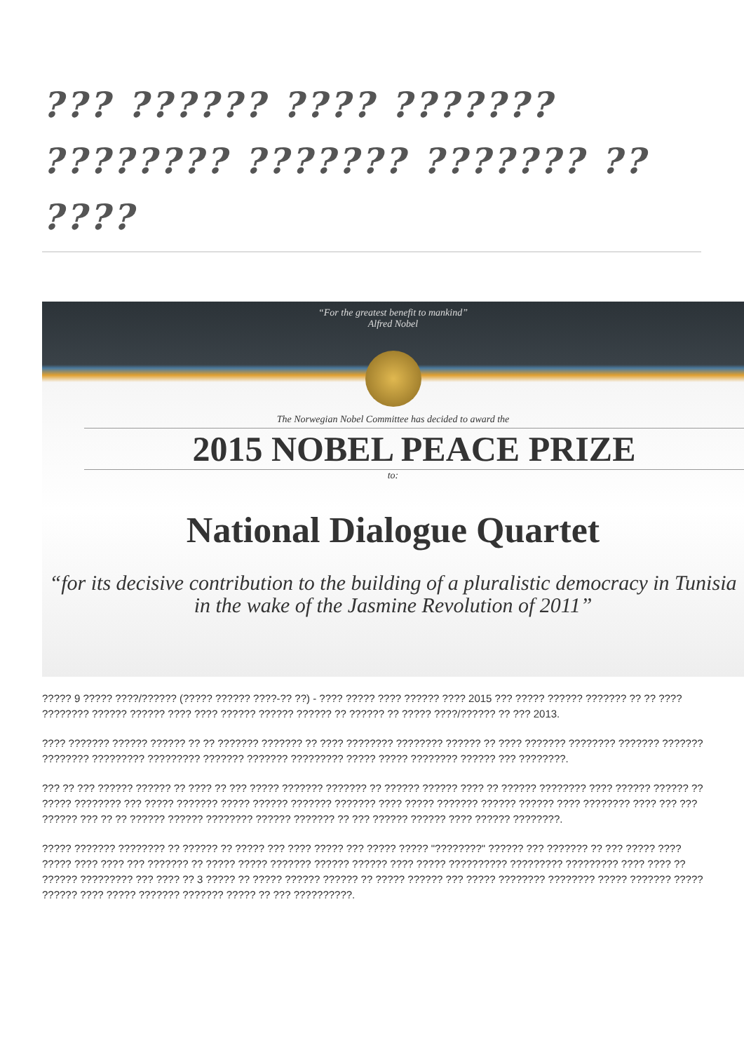??? ?????? ???? ??????? ???????? ??????? ??????? ?? ????
“For the greatest benefit to mankind”
Alfred Nobel
The Norwegian Nobel Committee has decided to award the
2015 NOBEL PEACE PRIZE
to:
National Dialogue Quartet
“for its decisive contribution to the building of a pluralistic democracy in Tunisia in the wake of the Jasmine Revolution of 2011”
????? 9 ????? ????/?????? (????? ?????? ????-?? ??) - ???? ????? ???? ?????? ???? 2015 ??? ????? ?????? ??????? ?? ?? ???? ???????? ?????? ?????? ???? ???? ?????? ?????? ?????? ?? ?????? ?? ????? ????/?????? ?? ??? 2013.
???? ??????? ?????? ?????? ?? ?? ??????? ??????? ?? ???? ???????? ???????? ?????? ?? ???? ??????? ???????? ??????? ??????? ???????? ????????? ????????? ??????? ??????? ????????? ????? ????? ???????? ?????? ??? ????????.
??? ?? ??? ?????? ?????? ?? ???? ?? ??? ????? ??????? ??????? ?? ?????? ?????? ???? ?? ?????? ???????? ???? ?????? ?????? ?? ????? ???????? ??? ????? ??????? ????? ?????? ??????? ??????? ???? ????? ??????? ?????? ?????? ???? ???????? ???? ??? ??? ?????? ??? ?? ?? ?????? ?????? ???????? ?????? ??????? ?? ??? ?????? ?????? ???? ?????? ????????.
????? ??????? ???????? ?? ?????? ?? ????? ??? ???? ????? ??? ????? ????? "????????" ?????? ??? ??????? ?? ??? ????? ???? ????? ???? ???? ??? ??????? ?? ????? ????? ??????? ?????? ?????? ???? ????? ?????????? ????????? ????????? ???? ???? ?? ?????? ????????? ??? ???? ?? 3 ????? ?? ????? ?????? ?????? ?? ????? ?????? ??? ????? ???????? ???????? ????? ??????? ????? ?????? ???? ????? ??????? ??????? ????? ?? ??? ??????????.